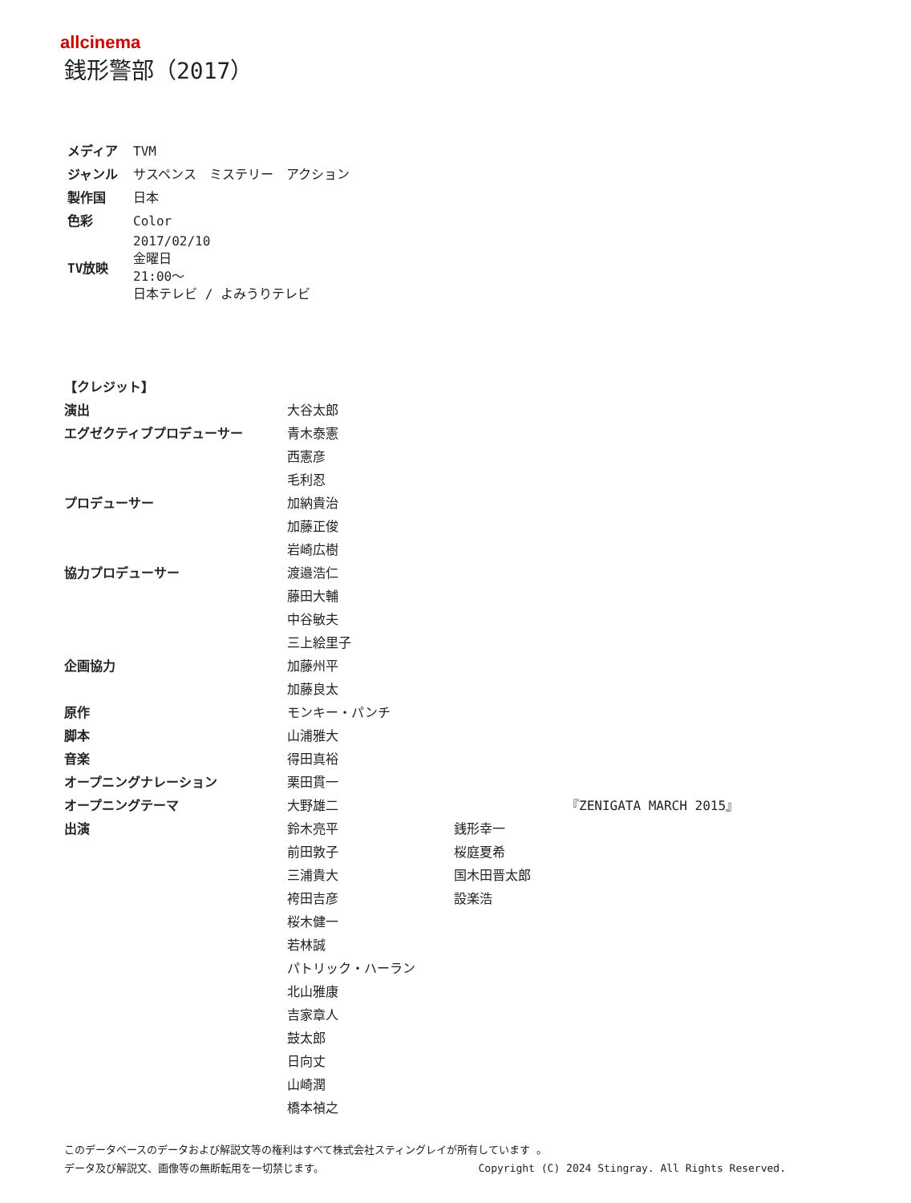allcinema
銭形警部（2017）
| メディア | TVM |
| ジャンル | サスペンス ミステリー アクション |
| 製作国 | 日本 |
| 色彩 | Color |
| TV放映 | 2017/02/10 金曜日 21:00～ 日本テレビ / よみうりテレビ |
| 【クレジット】 | | |
| 演出 | 大谷太郎 | |
| エグゼクティブプロデューサー | 青木泰憲 | |
| | 西憲彦 | |
| | 毛利忍 | |
| プロデューサー | 加納貴治 | |
| | 加藤正俊 | |
| | 岩崎広樹 | |
| 協力プロデューサー | 渡邉浩仁 | |
| | 藤田大輔 | |
| | 中谷敏夫 | |
| | 三上絵里子 | |
| 企画協力 | 加藤州平 | |
| | 加藤良太 | |
| 原作 | モンキー・パンチ | |
| 脚本 | 山浦雅大 | |
| 音楽 | 得田真裕 | |
| オープニングナレーション | 栗田貫一 | |
| オープニングテーマ | 大野雄二 | 『ZENIGATA MARCH 2015』 |
| 出演 | 鈴木亮平 | 銭形幸一 |
| | 前田敦子 | 桜庭夏希 |
| | 三浦貴大 | 国木田晋太郎 |
| | 袴田吉彦 | 設楽浩 |
| | 桜木健一 | |
| | 若林誠 | |
| | パトリック・ハーラン | |
| | 北山雅康 | |
| | 吉家章人 | |
| | 鼓太郎 | |
| | 日向丈 | |
| | 山崎潤 | |
| | 橋本禎之 | |
このデータベースのデータおよび解説文等の権利はすべて株式会社スティングレイが所有しています 。
データ及び解説文、画像等の無断転用を一切禁じます。 Copyright (C) 2024 Stingray. All Rights Reserved.